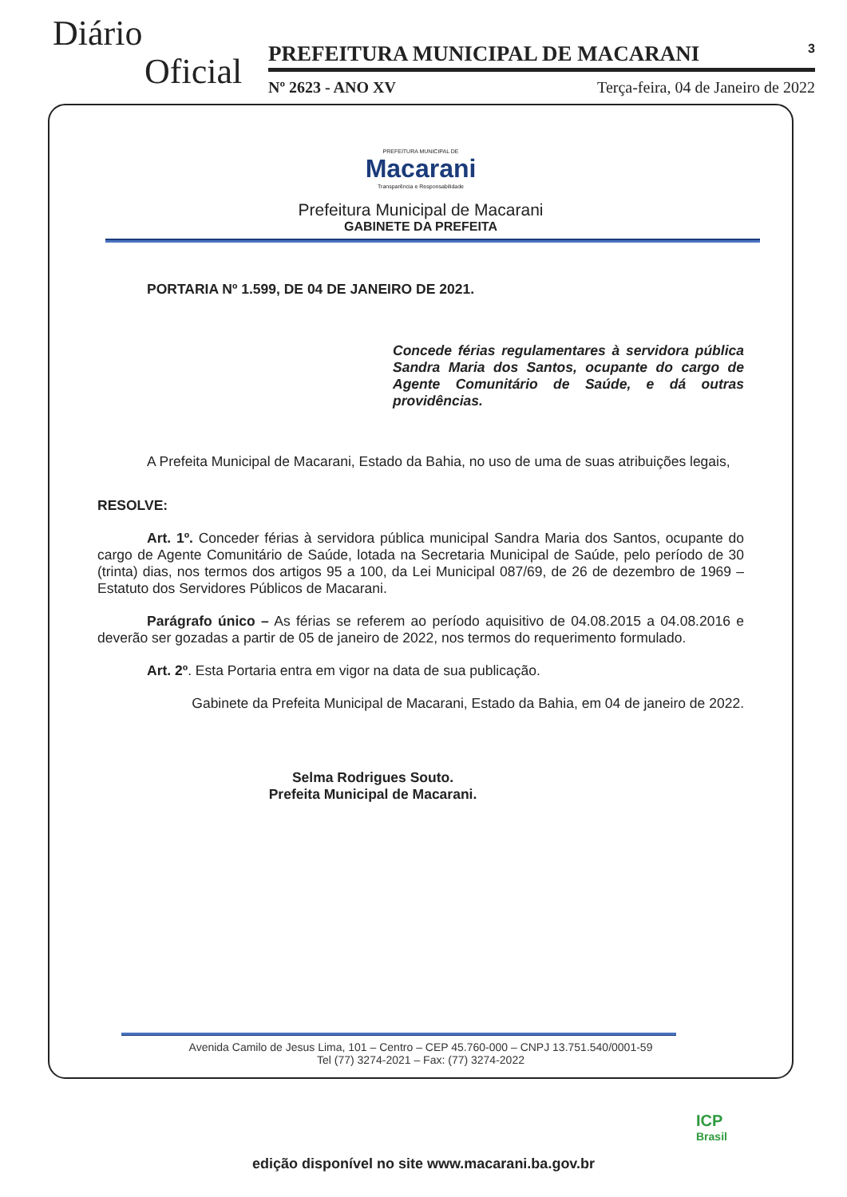Diário
Oficial
PREFEITURA MUNICIPAL DE MACARANI 3
Nº 2623 - ANO XV Terça-feira, 04 de Janeiro de 2022
PREFEITURA MUNICIPAL DE
Macarani
Transparência e Responsabilidade
Prefeitura Municipal de Macarani
GABINETE DA PREFEITA
PORTARIA Nº 1.599, DE 04 DE JANEIRO DE 2021.
Concede férias regulamentares à servidora pública Sandra Maria dos Santos, ocupante do cargo de Agente Comunitário de Saúde, e dá outras providências.
A Prefeita Municipal de Macarani, Estado da Bahia, no uso de uma de suas atribuições legais,
RESOLVE:
Art. 1º. Conceder férias à servidora pública municipal Sandra Maria dos Santos, ocupante do cargo de Agente Comunitário de Saúde, lotada na Secretaria Municipal de Saúde, pelo período de 30 (trinta) dias, nos termos dos artigos 95 a 100, da Lei Municipal 087/69, de 26 de dezembro de 1969 – Estatuto dos Servidores Públicos de Macarani.
Parágrafo único – As férias se referem ao período aquisitivo de 04.08.2015 a 04.08.2016 e deverão ser gozadas a partir de 05 de janeiro de 2022, nos termos do requerimento formulado.
Art. 2º. Esta Portaria entra em vigor na data de sua publicação.
Gabinete da Prefeita Municipal de Macarani, Estado da Bahia, em 04 de janeiro de 2022.
Selma Rodrigues Souto.
Prefeita Municipal de Macarani.
Avenida Camilo de Jesus Lima, 101 – Centro – CEP 45.760-000 – CNPJ 13.751.540/0001-59
Tel (77) 3274-2021 – Fax: (77) 3274-2022
ICP
Brasil
edição disponível no site www.macarani.ba.gov.br